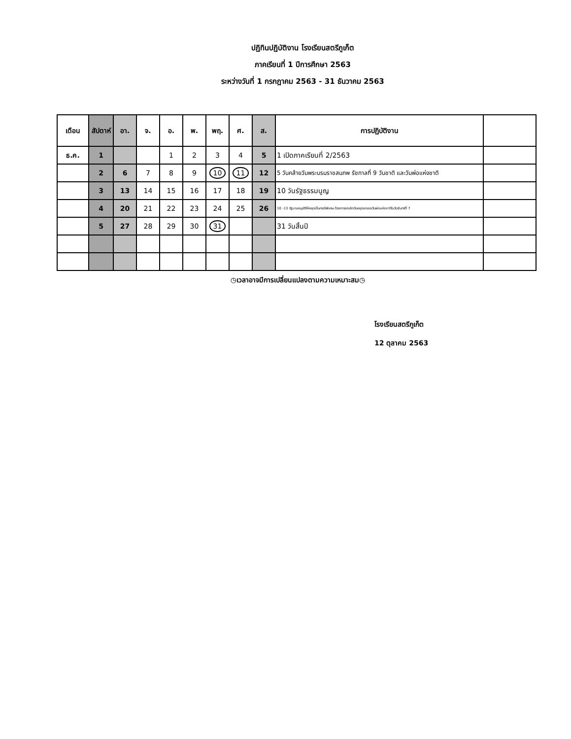ปฏิทินปฏิบัติงาน โรงเรียนสตรีภูเก็ต
ภาคเรียนที่ 1 ปีการศึกษา 2563
ระหว่างวันที่ 1 กรกฎาคม 2563 - 31 ธันวาคม 2563
| เดือน | สัปดาห์ | อา. | จ. | อ. | พ. | พฤ. | ศ. | ส. | การปฏิบัติงาน | |
| --- | --- | --- | --- | --- | --- | --- | --- | --- | --- | --- |
| ธ.ค. | 1 | | | 1 | 2 | 3 | 4 | 5 | 1 เปิดภาคเรียนที่ 2/2563 | |
| | 2 | 6 | 7 | 8 | 9 | 10 | 11 | 12 | 5 วันคล้ายวันพระบรมราชสมภพ รัชกาลที่ 9 วันชาติ และวันพ่อแห่งชาติ | |
| | 3 | 13 | 14 | 15 | 16 | 17 | 18 | 19 | 10 วันรัฐธรรมนูญ | |
| | 4 | 20 | 21 | 22 | 23 | 24 | 25 | 26 | 10 -13 รัฐบาลอนุมัติให้หยุดเป็นกรณีพิเศษ ด้วยการยกเลิกวันหยุดชดเชยวันพ่อแห่งชาติในวันจันทร์ที่ 7 | |
| | 5 | 27 | 28 | 29 | 30 | 31 | | | 31 วันสิ้นปี | |
◷เวลาอาจมีการเปลี่ยนแปลงตามความเหมาะสม◷
โรงเรียนสตรีภูเก็ต
12 ตุลาคม 2563